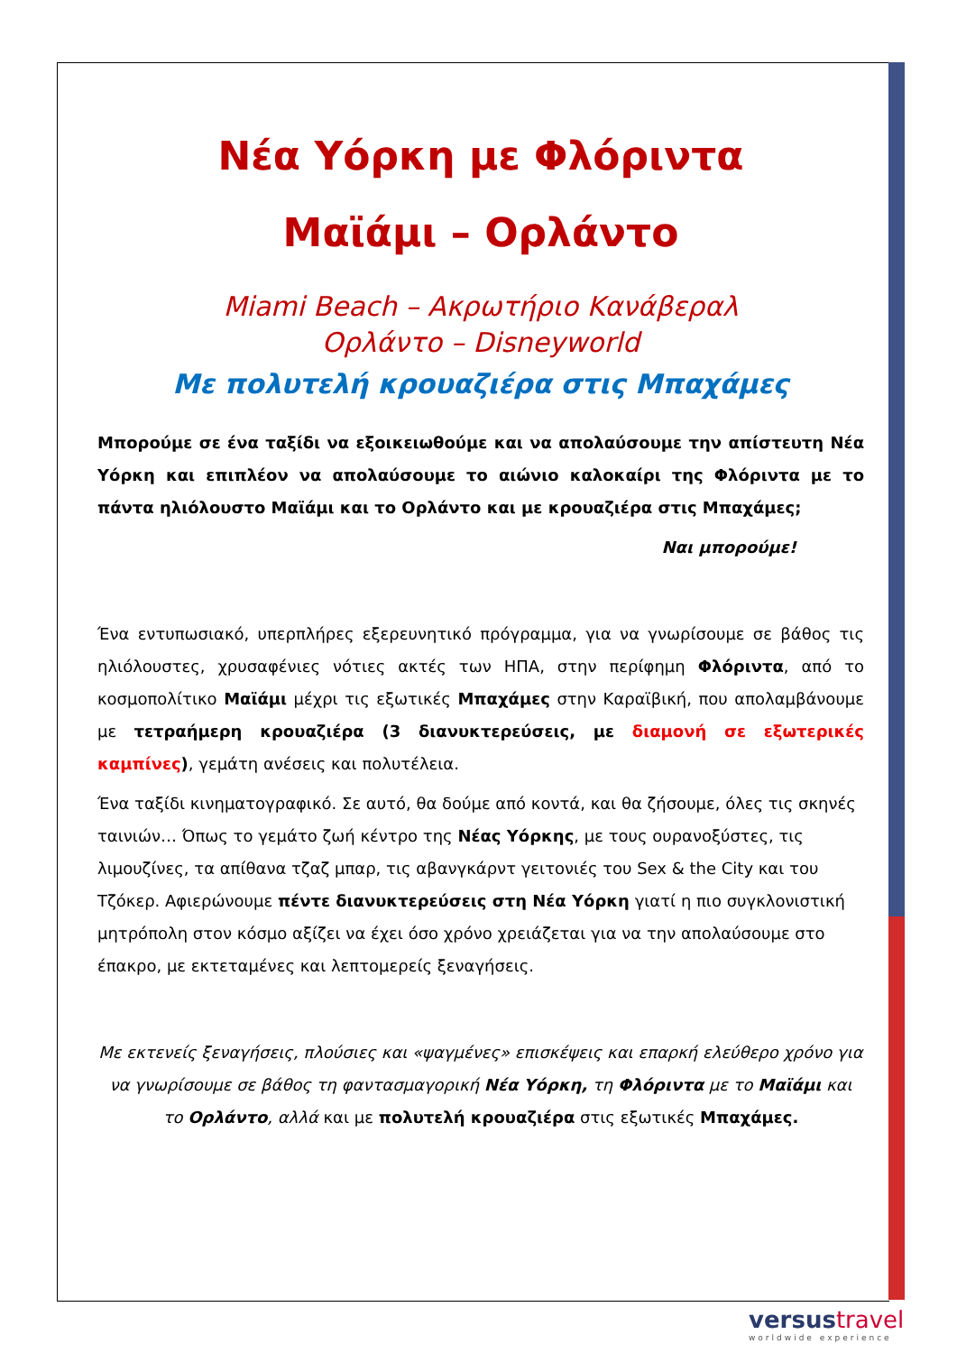Νέα Υόρκη με Φλόριντα
Μαϊάμι – Ορλάντο
Miami Beach – Ακρωτήριο Κανάβεραλ
Ορλάντο – Disneyworld
Με πολυτελή κρουαζιέρα στις Μπαχάμες
Μπορούμε σε ένα ταξίδι να εξοικειωθούμε και να απολαύσουμε την απίστευτη Νέα Υόρκη και επιπλέον να απολαύσουμε το αιώνιο καλοκαίρι της Φλόριντα με το πάντα ηλιόλουστο Μαϊάμι και το Ορλάντο και με κρουαζιέρα στις Μπαχάμες;
Ναι μπορούμε!
Ένα εντυπωσιακό, υπερπλήρες εξερευνητικό πρόγραμμα, για να γνωρίσουμε σε βάθος τις ηλιόλουστες, χρυσαφένιες νότιες ακτές των ΗΠΑ, στην περίφημη Φλόριντα, από το κοσμοπολίτικο Μαϊάμι μέχρι τις εξωτικές Μπαχάμες στην Καραϊβική, που απολαμβάνουμε με τετραήμερη κρουαζιέρα (3 διανυκτερεύσεις, με διαμονή σε εξωτερικές καμπίνες), γεμάτη ανέσεις και πολυτέλεια.
Ένα ταξίδι κινηματογραφικό. Σε αυτό, θα δούμε από κοντά, και θα ζήσουμε, όλες τις σκηνές ταινιών… Όπως το γεμάτο ζωή κέντρο της Νέας Υόρκης, με τους ουρανοξύστες, τις λιμουζίνες, τα απίθανα τζαζ μπαρ, τις αβανγκάρντ γειτονιές του Sex & the City και του Τζόκερ. Αφιερώνουμε πέντε διανυκτερεύσεις στη Νέα Υόρκη γιατί η πιο συγκλονιστική μητρόπολη στον κόσμο αξίζει να έχει όσο χρόνο χρειάζεται για να την απολαύσουμε στο έπακρο, με εκτεταμένες και λεπτομερείς ξεναγήσεις.
Με εκτενείς ξεναγήσεις, πλούσιες και «ψαγμένες» επισκέψεις και επαρκή ελεύθερο χρόνο για να γνωρίσουμε σε βάθος τη φαντασμαγορική Νέα Υόρκη, τη Φλόριντα με το Μαϊάμι και το Ορλάντο, αλλά και με πολυτελή κρουαζιέρα στις εξωτικές Μπαχάμες.
versus travel
worldwide experience